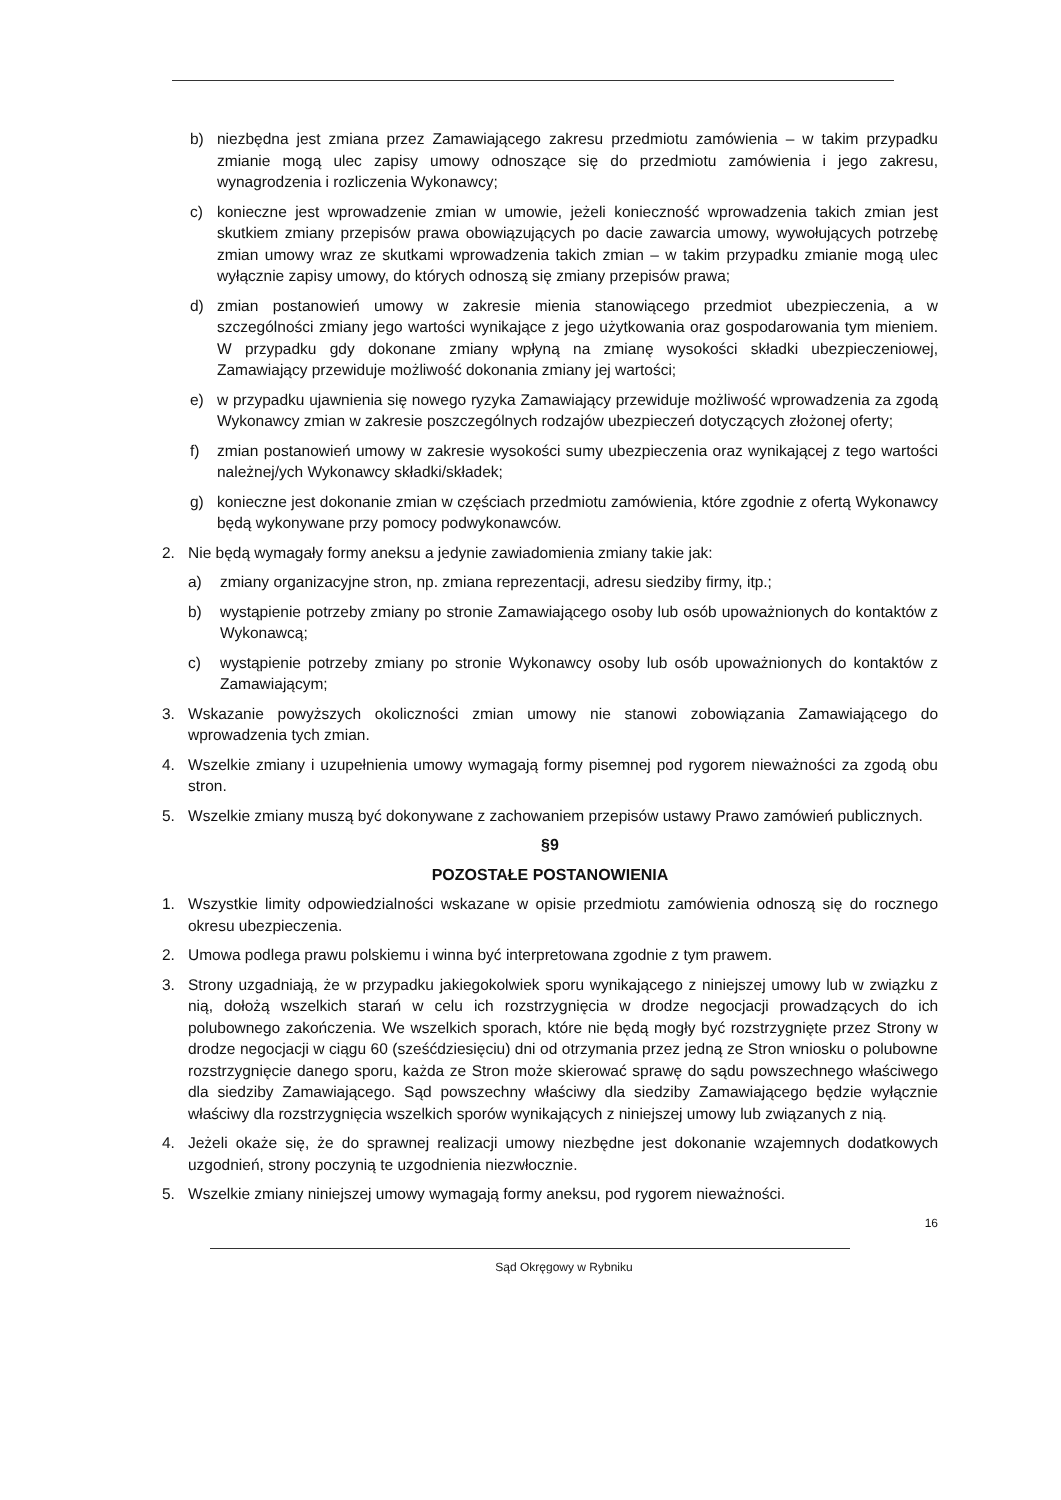b) niezbędna jest zmiana przez Zamawiającego zakresu przedmiotu zamówienia – w takim przypadku zmianie mogą ulec zapisy umowy odnoszące się do przedmiotu zamówienia i jego zakresu, wynagrodzenia i rozliczenia Wykonawcy;
c) konieczne jest wprowadzenie zmian w umowie, jeżeli konieczność wprowadzenia takich zmian jest skutkiem zmiany przepisów prawa obowiązujących po dacie zawarcia umowy, wywołujących potrzebę zmian umowy wraz ze skutkami wprowadzenia takich zmian – w takim przypadku zmianie mogą ulec wyłącznie zapisy umowy, do których odnoszą się zmiany przepisów prawa;
d) zmian postanowień umowy w zakresie mienia stanowiącego przedmiot ubezpieczenia, a w szczególności zmiany jego wartości wynikające z jego użytkowania oraz gospodarowania tym mieniem. W przypadku gdy dokonane zmiany wpłyną na zmianę wysokości składki ubezpieczeniowej, Zamawiający przewiduje możliwość dokonania zmiany jej wartości;
e) w przypadku ujawnienia się nowego ryzyka Zamawiający przewiduje możliwość wprowadzenia za zgodą Wykonawcy zmian w zakresie poszczególnych rodzajów ubezpieczeń dotyczących złożonej oferty;
f) zmian postanowień umowy w zakresie wysokości sumy ubezpieczenia oraz wynikającej z tego wartości należnej/ych Wykonawcy składki/składek;
g) konieczne jest dokonanie zmian w częściach przedmiotu zamówienia, które zgodnie z ofertą Wykonawcy będą wykonywane przy pomocy podwykonawców.
2. Nie będą wymagały formy aneksu a jedynie zawiadomienia zmiany takie jak:
a) zmiany organizacyjne stron, np. zmiana reprezentacji, adresu siedziby firmy, itp.;
b) wystąpienie potrzeby zmiany po stronie Zamawiającego osoby lub osób upoważnionych do kontaktów z Wykonawcą;
c) wystąpienie potrzeby zmiany po stronie Wykonawcy osoby lub osób upoważnionych do kontaktów z Zamawiającym;
3. Wskazanie powyższych okoliczności zmian umowy nie stanowi zobowiązania Zamawiającego do wprowadzenia tych zmian.
4. Wszelkie zmiany i uzupełnienia umowy wymagają formy pisemnej pod rygorem nieważności za zgodą obu stron.
5. Wszelkie zmiany muszą być dokonywane z zachowaniem przepisów ustawy Prawo zamówień publicznych.
§9
POZOSTAŁE POSTANOWIENIA
1. Wszystkie limity odpowiedzialności wskazane w opisie przedmiotu zamówienia odnoszą się do rocznego okresu ubezpieczenia.
2. Umowa podlega prawu polskiemu i winna być interpretowana zgodnie z tym prawem.
3. Strony uzgadniają, że w przypadku jakiegokolwiek sporu wynikającego z niniejszej umowy lub w związku z nią, dołożą wszelkich starań w celu ich rozstrzygnięcia w drodze negocjacji prowadzących do ich polubownego zakończenia. We wszelkich sporach, które nie będą mogły być rozstrzygnięte przez Strony w drodze negocjacji w ciągu 60 (sześćdziesięciu) dni od otrzymania przez jedną ze Stron wniosku o polubowne rozstrzygnięcie danego sporu, każda ze Stron może skierować sprawę do sądu powszechnego właściwego dla siedziby Zamawiającego. Sąd powszechny właściwy dla siedziby Zamawiającego będzie wyłącznie właściwy dla rozstrzygnięcia wszelkich sporów wynikających z niniejszej umowy lub związanych z nią.
4. Jeżeli okaże się, że do sprawnej realizacji umowy niezbędne jest dokonanie wzajemnych dodatkowych uzgodnień, strony poczynią te uzgodnienia niezwłocznie.
5. Wszelkie zmiany niniejszej umowy wymagają formy aneksu, pod rygorem nieważności.
16
Sąd Okręgowy w Rybniku